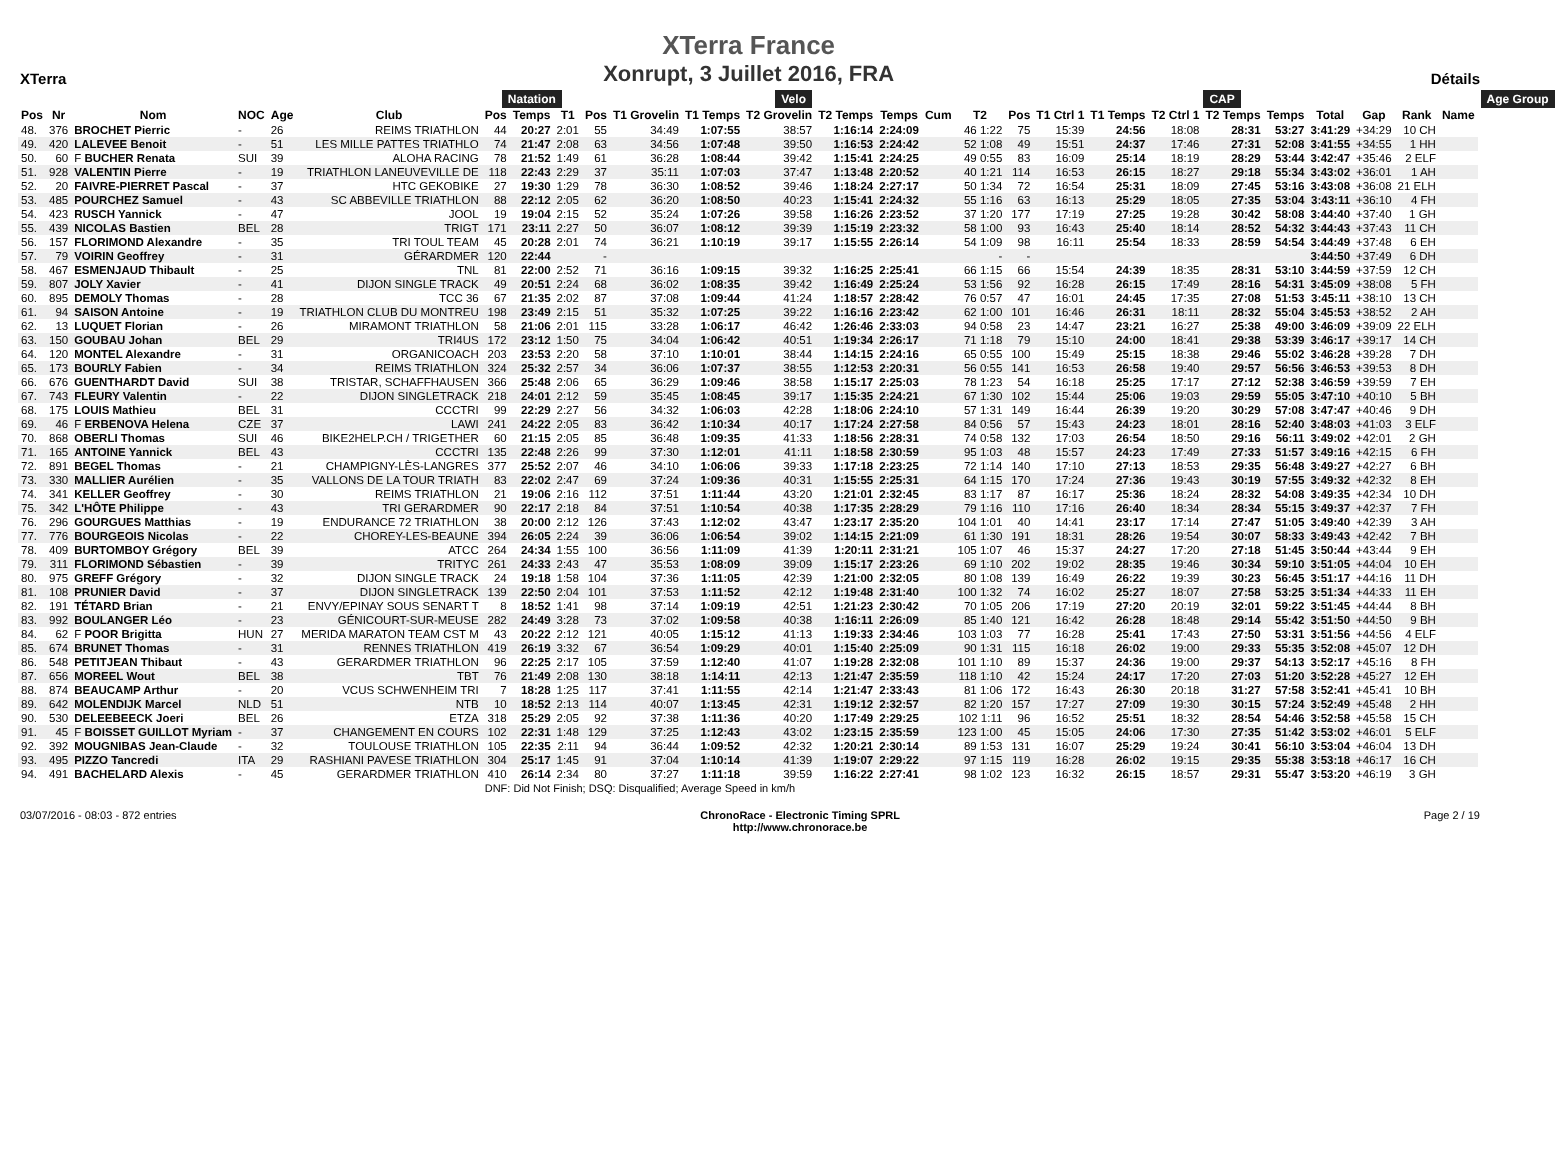XTerra
XTerra France
Xonrupt, 3 Juillet 2016, FRA
Détails
| | | | | | | Natation | | | Velo | | | | | | | | CAP | | | | | | | | | | Age Group |
| --- | --- | --- | --- | --- | --- | --- | --- | --- | --- | --- | --- | --- | --- | --- | --- | --- | --- | --- | --- | --- | --- | --- | --- | --- | --- | --- | --- |
| Pos | Nr | Nom | NOC | Age | Club | Pos | Temps | T1 | Pos | T1 Grovelin | T1 Temps | T2 Grovelin | T2 Temps | Temps | Cum | T2 | Pos | T1 Ctrl 1 | T1 Temps | T2 Ctrl 1 | T2 Temps | Temps | Total | Gap | Rank | Name | |
| 48. | 376 | BROCHET Pierric | - | 26 | REIMS TRIATHLON | 44 | 20:27 | 2:01 | 55 | 34:49 | 1:07:55 | 38:57 | 1:16:14 | 2:24:09 | | 46 1:22 | 75 | 15:39 | 24:56 | 18:08 | 28:31 | 53:27 | 3:41:29 | +34:29 | 10 CH | | |
| 49. | 420 | LALEVEE Benoit | - | 51 | LES MILLE PATTES TRIATHLO | 74 | 21:47 | 2:08 | 63 | 34:56 | 1:07:48 | 39:50 | 1:16:53 | 2:24:42 | | 52 1:08 | 49 | 15:51 | 24:37 | 17:46 | 27:31 | 52:08 | 3:41:55 | +34:55 | 1 HH | | |
| 50. | 60 | F BUCHER Renata | SUI | 39 | ALOHA RACING | 78 | 21:52 | 1:49 | 61 | 36:28 | 1:08:44 | 39:42 | 1:15:41 | 2:24:25 | | 49 0:55 | 83 | 16:09 | 25:14 | 18:19 | 28:29 | 53:44 | 3:42:47 | +35:46 | 2 ELF | | |
| 51. | 928 | VALENTIN Pierre | - | 19 | TRIATHLON LANEUVEVILLE DE | 118 | 22:43 | 2:29 | 37 | 35:11 | 1:07:03 | 37:47 | 1:13:48 | 2:20:52 | | 40 1:21 | 114 | 16:53 | 26:15 | 18:27 | 29:18 | 55:34 | 3:43:02 | +36:01 | 1 AH | | |
| 52. | 20 | FAIVRE-PIERRET Pascal | - | 37 | HTC GEKOBIKE | 27 | 19:30 | 1:29 | 78 | 36:30 | 1:08:52 | 39:46 | 1:18:24 | 2:27:17 | | 50 1:34 | 72 | 16:54 | 25:31 | 18:09 | 27:45 | 53:16 | 3:43:08 | +36:08 | 21 ELH | | |
| 53. | 485 | POURCHEZ Samuel | - | 43 | SC ABBEVILLE TRIATHLON | 88 | 22:12 | 2:05 | 62 | 36:20 | 1:08:50 | 40:23 | 1:15:41 | 2:24:32 | | 55 1:16 | 63 | 16:13 | 25:29 | 18:05 | 27:35 | 53:04 | 3:43:11 | +36:10 | 4 FH | | |
| 54. | 423 | RUSCH Yannick | - | 47 | JOOL | 19 | 19:04 | 2:15 | 52 | 35:24 | 1:07:26 | 39:58 | 1:16:26 | 2:23:52 | | 37 1:20 | 177 | 17:19 | 27:25 | 19:28 | 30:42 | 58:08 | 3:44:40 | +37:40 | 1 GH | | |
| 55. | 439 | NICOLAS Bastien | BEL | 28 | TRIGT | 171 | 23:11 | 2:27 | 50 | 36:07 | 1:08:12 | 39:39 | 1:15:19 | 2:23:32 | | 58 1:00 | 93 | 16:43 | 25:40 | 18:14 | 28:52 | 54:32 | 3:44:43 | +37:43 | 11 CH | | |
| 56. | 157 | FLORIMOND Alexandre | - | 35 | TRI TOUL TEAM | 45 | 20:28 | 2:01 | 74 | 36:21 | 1:10:19 | 39:17 | 1:15:55 | 2:26:14 | | 54 1:09 | 98 | 16:11 | 25:54 | 18:33 | 28:59 | 54:54 | 3:44:49 | +37:48 | 6 EH | | |
| 57. | 79 | VOIRIN Geoffrey | - | 31 | GÉRARDMER | 120 | 22:44 | | - | | | | | | | - | - | | | | | | 3:44:50 | +37:49 | 6 DH | | |
| 58. | 467 | ESMENJAUD Thibault | - | 25 | TNL | 81 | 22:00 | 2:52 | 71 | 36:16 | 1:09:15 | 39:32 | 1:16:25 | 2:25:41 | | 66 1:15 | 66 | 15:54 | 24:39 | 18:35 | 28:31 | 53:10 | 3:44:59 | +37:59 | 12 CH | | |
| 59. | 807 | JOLY Xavier | - | 41 | DIJON SINGLE TRACK | 49 | 20:51 | 2:24 | 68 | 36:02 | 1:08:35 | 39:42 | 1:16:49 | 2:25:24 | | 53 1:56 | 92 | 16:28 | 26:15 | 17:49 | 28:16 | 54:31 | 3:45:09 | +38:08 | 5 FH | | |
| 60. | 895 | DEMOLY Thomas | - | 28 | TCC 36 | 67 | 21:35 | 2:02 | 87 | 37:08 | 1:09:44 | 41:24 | 1:18:57 | 2:28:42 | | 76 0:57 | 47 | 16:01 | 24:45 | 17:35 | 27:08 | 51:53 | 3:45:11 | +38:10 | 13 CH | | |
| 61. | 94 | SAISON Antoine | - | 19 | TRIATHLON CLUB DU MONTREU | 198 | 23:49 | 2:15 | 51 | 35:32 | 1:07:25 | 39:22 | 1:16:16 | 2:23:42 | | 62 1:00 | 101 | 16:46 | 26:31 | 18:11 | 28:32 | 55:04 | 3:45:53 | +38:52 | 2 AH | | |
| 62. | 13 | LUQUET Florian | - | 26 | MIRAMONT TRIATHLON | 58 | 21:06 | 2:01 | 115 | 33:28 | 1:06:17 | 46:42 | 1:26:46 | 2:33:03 | | 94 0:58 | 23 | 14:47 | 23:21 | 16:27 | 25:38 | 49:00 | 3:46:09 | +39:09 | 22 ELH | | |
| 63. | 150 | GOUBAU Johan | BEL | 29 | TRI4US | 172 | 23:12 | 1:50 | 75 | 34:04 | 1:06:42 | 40:51 | 1:19:34 | 2:26:17 | | 71 1:18 | 79 | 15:10 | 24:00 | 18:41 | 29:38 | 53:39 | 3:46:17 | +39:17 | 14 CH | | |
| 64. | 120 | MONTEL Alexandre | - | 31 | ORGANICOACH | 203 | 23:53 | 2:20 | 58 | 37:10 | 1:10:01 | 38:44 | 1:14:15 | 2:24:16 | | 65 0:55 | 100 | 15:49 | 25:15 | 18:38 | 29:46 | 55:02 | 3:46:28 | +39:28 | 7 DH | | |
| 65. | 173 | BOURLY Fabien | - | 34 | REIMS TRIATHLON | 324 | 25:32 | 2:57 | 34 | 36:06 | 1:07:37 | 38:55 | 1:12:53 | 2:20:31 | | 56 0:55 | 141 | 16:53 | 26:58 | 19:40 | 29:57 | 56:56 | 3:46:53 | +39:53 | 8 DH | | |
| 66. | 676 | GUENTHARDT David | SUI | 38 | TRISTAR, SCHAFFHAUSEN | 366 | 25:48 | 2:06 | 65 | 36:29 | 1:09:46 | 38:58 | 1:15:17 | 2:25:03 | | 78 1:23 | 54 | 16:18 | 25:25 | 17:17 | 27:12 | 52:38 | 3:46:59 | +39:59 | 7 EH | | |
| 67. | 743 | FLEURY Valentin | - | 22 | DIJON SINGLETRACK | 218 | 24:01 | 2:12 | 59 | 35:45 | 1:08:45 | 39:17 | 1:15:35 | 2:24:21 | | 67 1:30 | 102 | 15:44 | 25:06 | 19:03 | 29:59 | 55:05 | 3:47:10 | +40:10 | 5 BH | | |
| 68. | 175 | LOUIS Mathieu | BEL | 31 | CCCTRI | 99 | 22:29 | 2:27 | 56 | 34:32 | 1:06:03 | 42:28 | 1:18:06 | 2:24:10 | | 57 1:31 | 149 | 16:44 | 26:39 | 19:20 | 30:29 | 57:08 | 3:47:47 | +40:46 | 9 DH | | |
| 69. | 46 | F ERBENOVA Helena | CZE | 37 | LAWI | 241 | 24:22 | 2:05 | 83 | 36:42 | 1:10:34 | 40:17 | 1:17:24 | 2:27:58 | | 84 0:56 | 57 | 15:43 | 24:23 | 18:01 | 28:16 | 52:40 | 3:48:03 | +41:03 | 3 ELF | | |
| 70. | 868 | OBERLI Thomas | SUI | 46 | BIKE2HELP.CH / TRIGETHER | 60 | 21:15 | 2:05 | 85 | 36:48 | 1:09:35 | 41:33 | 1:18:56 | 2:28:31 | | 74 0:58 | 132 | 17:03 | 26:54 | 18:50 | 29:16 | 56:11 | 3:49:02 | +42:01 | 2 GH | | |
| 71. | 165 | ANTOINE Yannick | BEL | 43 | CCCTRI | 135 | 22:48 | 2:26 | 99 | 37:30 | 1:12:01 | 41:11 | 1:18:58 | 2:30:59 | | 95 1:03 | 48 | 15:57 | 24:23 | 17:49 | 27:33 | 51:57 | 3:49:16 | +42:15 | 6 FH | | |
| 72. | 891 | BEGEL Thomas | - | 21 | CHAMPIGNY-LÈS-LANGRES | 377 | 25:52 | 2:07 | 46 | 34:10 | 1:06:06 | 39:33 | 1:17:18 | 2:23:25 | | 72 1:14 | 140 | 17:10 | 27:13 | 18:53 | 29:35 | 56:48 | 3:49:27 | +42:27 | 6 BH | | |
| 73. | 330 | MALLIER Aurélien | - | 35 | VALLONS DE LA TOUR TRIATH | 83 | 22:02 | 2:47 | 69 | 37:24 | 1:09:36 | 40:31 | 1:15:55 | 2:25:31 | | 64 1:15 | 170 | 17:24 | 27:36 | 19:43 | 30:19 | 57:55 | 3:49:32 | +42:32 | 8 EH | | |
| 74. | 341 | KELLER Geoffrey | - | 30 | REIMS TRIATHLON | 21 | 19:06 | 2:16 | 112 | 37:51 | 1:11:44 | 43:20 | 1:21:01 | 2:32:45 | | 83 1:17 | 87 | 16:17 | 25:36 | 18:24 | 28:32 | 54:08 | 3:49:35 | +42:34 | 10 DH | | |
| 75. | 342 | L'HÔTE Philippe | - | 43 | TRI GERARDMER | 90 | 22:17 | 2:18 | 84 | 37:51 | 1:10:54 | 40:38 | 1:17:35 | 2:28:29 | | 79 1:16 | 110 | 17:16 | 26:40 | 18:34 | 28:34 | 55:15 | 3:49:37 | +42:37 | 7 FH | | |
| 76. | 296 | GOURGUES Matthias | - | 19 | ENDURANCE 72 TRIATHLON | 38 | 20:00 | 2:12 | 126 | 37:43 | 1:12:02 | 43:47 | 1:23:17 | 2:35:20 | | 104 1:01 | 40 | 14:41 | 23:17 | 17:14 | 27:47 | 51:05 | 3:49:40 | +42:39 | 3 AH | | |
| 77. | 776 | BOURGEOIS Nicolas | - | 22 | CHOREY-LES-BEAUNE | 394 | 26:05 | 2:24 | 39 | 36:06 | 1:06:54 | 39:02 | 1:14:15 | 2:21:09 | | 61 1:30 | 191 | 18:31 | 28:26 | 19:54 | 30:07 | 58:33 | 3:49:43 | +42:42 | 7 BH | | |
| 78. | 409 | BURTOMBOY Grégory | BEL | 39 | ATCC | 264 | 24:34 | 1:55 | 100 | 36:56 | 1:11:09 | 41:39 | 1:20:11 | 2:31:21 | | 105 1:07 | 46 | 15:37 | 24:27 | 17:20 | 27:18 | 51:45 | 3:50:44 | +43:44 | 9 EH | | |
| 79. | 311 | FLORIMOND Sébastien | - | 39 | TRITYC | 261 | 24:33 | 2:43 | 47 | 35:53 | 1:08:09 | 39:09 | 1:15:17 | 2:23:26 | | 69 1:10 | 202 | 19:02 | 28:35 | 19:46 | 30:34 | 59:10 | 3:51:05 | +44:04 | 10 EH | | |
| 80. | 975 | GREFF Grégory | - | 32 | DIJON SINGLE TRACK | 24 | 19:18 | 1:58 | 104 | 37:36 | 1:11:05 | 42:39 | 1:21:00 | 2:32:05 | | 80 1:08 | 139 | 16:49 | 26:22 | 19:39 | 30:23 | 56:45 | 3:51:17 | +44:16 | 11 DH | | |
| 81. | 108 | PRUNIER David | - | 37 | DIJON SINGLETRACK | 139 | 22:50 | 2:04 | 101 | 37:53 | 1:11:52 | 42:12 | 1:19:48 | 2:31:40 | | 100 1:32 | 74 | 16:02 | 25:27 | 18:07 | 27:58 | 53:25 | 3:51:34 | +44:33 | 11 EH | | |
| 82. | 191 | TÉTARD Brian | - | 21 | ENVY/EPINAY SOUS SENART T | 8 | 18:52 | 1:41 | 98 | 37:14 | 1:09:19 | 42:51 | 1:21:23 | 2:30:42 | | 70 1:05 | 206 | 17:19 | 27:20 | 20:19 | 32:01 | 59:22 | 3:51:45 | +44:44 | 8 BH | | |
| 83. | 992 | BOULANGER Léo | - | 23 | GÉNICOURT-SUR-MEUSE | 282 | 24:49 | 3:28 | 73 | 37:02 | 1:09:58 | 40:38 | 1:16:11 | 2:26:09 | | 85 1:40 | 121 | 16:42 | 26:28 | 18:48 | 29:14 | 55:42 | 3:51:50 | +44:50 | 9 BH | | |
| 84. | 62 | F POOR Brigitta | HUN | 27 | MERIDA MARATON TEAM CST M | 43 | 20:22 | 2:12 | 121 | 40:05 | 1:15:12 | 41:13 | 1:19:33 | 2:34:46 | | 103 1:03 | 77 | 16:28 | 25:41 | 17:43 | 27:50 | 53:31 | 3:51:56 | +44:56 | 4 ELF | | |
| 85. | 674 | BRUNET Thomas | - | 31 | RENNES TRIATHLON | 419 | 26:19 | 3:32 | 67 | 36:54 | 1:09:29 | 40:01 | 1:15:40 | 2:25:09 | | 90 1:31 | 115 | 16:18 | 26:02 | 19:00 | 29:33 | 55:35 | 3:52:08 | +45:07 | 12 DH | | |
| 86. | 548 | PETITJEAN Thibaut | - | 43 | GERARDMER TRIATHLON | 96 | 22:25 | 2:17 | 105 | 37:59 | 1:12:40 | 41:07 | 1:19:28 | 2:32:08 | | 101 1:10 | 89 | 15:37 | 24:36 | 19:00 | 29:37 | 54:13 | 3:52:17 | +45:16 | 8 FH | | |
| 87. | 656 | MOREEL Wout | BEL | 38 | TBT | 76 | 21:49 | 2:08 | 130 | 38:18 | 1:14:11 | 42:13 | 1:21:47 | 2:35:59 | | 118 1:10 | 42 | 15:24 | 24:17 | 17:20 | 27:03 | 51:20 | 3:52:28 | +45:27 | 12 EH | | |
| 88. | 874 | BEAUCAMP Arthur | - | 20 | VCUS SCHWENHEIM TRI | 7 | 18:28 | 1:25 | 117 | 37:41 | 1:11:55 | 42:14 | 1:21:47 | 2:33:43 | | 81 1:06 | 172 | 16:43 | 26:30 | 20:18 | 31:27 | 57:58 | 3:52:41 | +45:41 | 10 BH | | |
| 89. | 642 | MOLENDIJK Marcel | NLD | 51 | NTB | 10 | 18:52 | 2:13 | 114 | 40:07 | 1:13:45 | 42:31 | 1:19:12 | 2:32:57 | | 82 1:20 | 157 | 17:27 | 27:09 | 19:30 | 30:15 | 57:24 | 3:52:49 | +45:48 | 2 HH | | |
| 90. | 530 | DELEEBEECK Joeri | BEL | 26 | ETZA | 318 | 25:29 | 2:05 | 92 | 37:38 | 1:11:36 | 40:20 | 1:17:49 | 2:29:25 | | 102 1:11 | 96 | 16:52 | 25:51 | 18:32 | 28:54 | 54:46 | 3:52:58 | +45:58 | 15 CH | | |
| 91. | 45 | F BOISSET GUILLOT Myriam | - | 37 | CHANGEMENT EN COURS | 102 | 22:31 | 1:48 | 129 | 37:25 | 1:12:43 | 43:02 | 1:23:15 | 2:35:59 | | 123 1:00 | 45 | 15:05 | 24:06 | 17:30 | 27:35 | 51:42 | 3:53:02 | +46:01 | 5 ELF | | |
| 92. | 392 | MOUGNIBAS Jean-Claude | - | 32 | TOULOUSE TRIATHLON | 105 | 22:35 | 2:11 | 94 | 36:44 | 1:09:52 | 42:32 | 1:20:21 | 2:30:14 | | 89 1:53 | 131 | 16:07 | 25:29 | 19:24 | 30:41 | 56:10 | 3:53:04 | +46:04 | 13 DH | | |
| 93. | 495 | PIZZO Tancredi | ITA | 29 | RASHIANI PAVESE TRIATHLON | 304 | 25:17 | 1:45 | 91 | 37:04 | 1:10:14 | 41:39 | 1:19:07 | 2:29:22 | | 97 1:15 | 119 | 16:28 | 26:02 | 19:15 | 29:35 | 55:38 | 3:53:18 | +46:17 | 16 CH | | |
| 94. | 491 | BACHELARD Alexis | - | 45 | GERARDMER TRIATHLON | 410 | 26:14 | 2:34 | 80 | 37:27 | 1:11:18 | 39:59 | 1:16:22 | 2:27:41 | | 98 1:02 | 123 | 16:32 | 26:15 | 18:57 | 29:31 | 55:47 | 3:53:20 | +46:19 | 3 GH | | |
| | | | | | | DNF: Did Not Finish; DSQ: Disqualified; Average Speed in km/h | | | | | | | | | | | | | | | | | | | | | |
03/07/2016 - 08:03 - 872 entries
ChronoRace - Electronic Timing SPRL
http://www.chronorace.be
Page 2 / 19